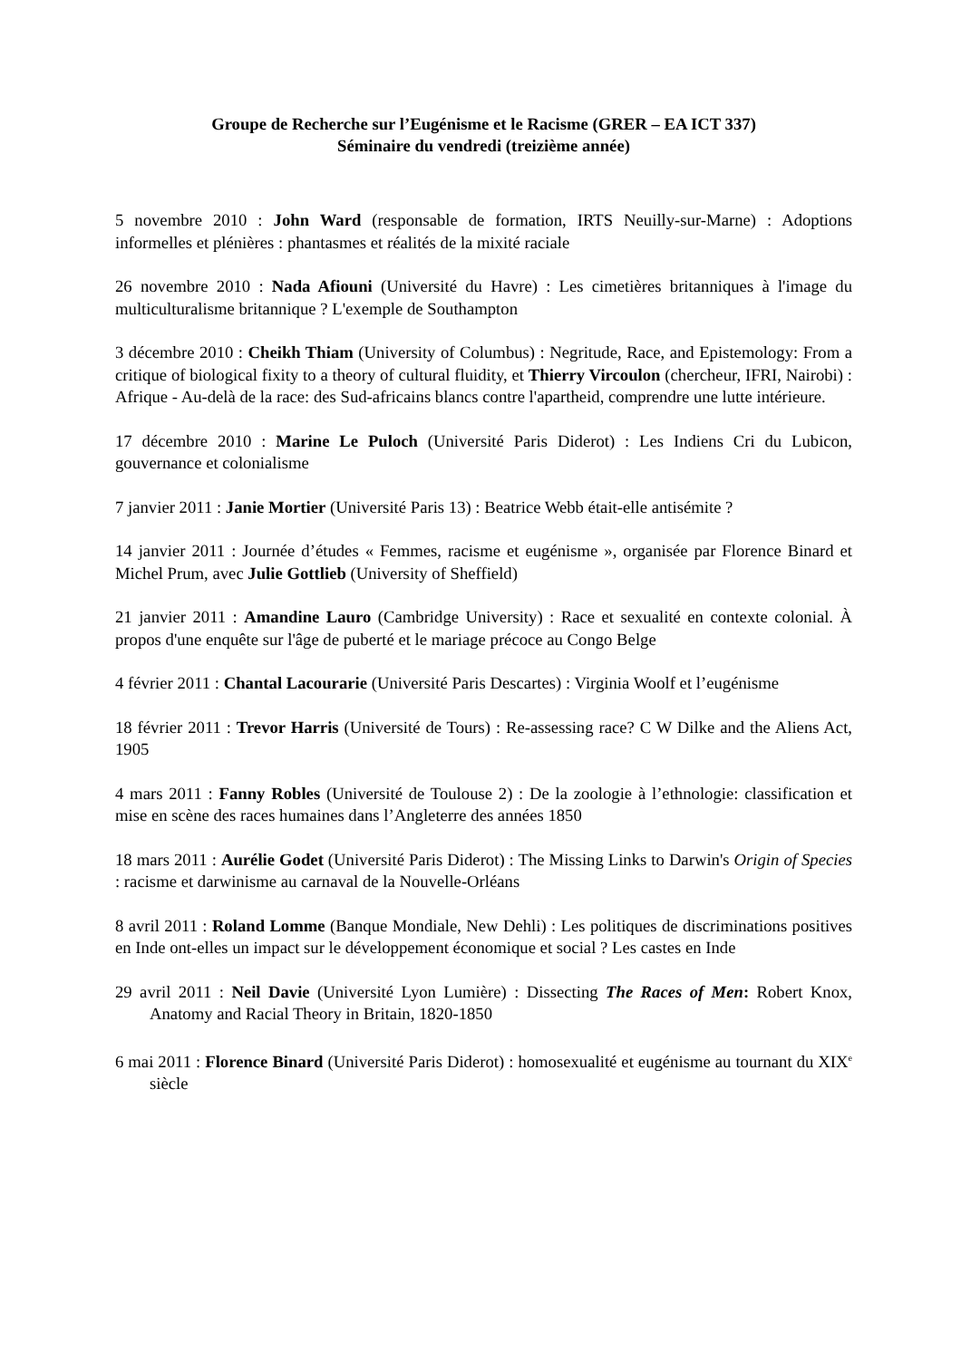Groupe de Recherche sur l’Eugénisme et le Racisme (GRER – EA ICT 337)
Séminaire du vendredi (treizième année)
5 novembre 2010 : John Ward (responsable de formation, IRTS Neuilly-sur-Marne) : Adoptions informelles et plénières : phantasmes et réalités de la mixité raciale
26 novembre 2010 : Nada Afiouni (Université du Havre) : Les cimetières britanniques à l'image du multiculturalisme britannique ? L'exemple de Southampton
3 décembre 2010 : Cheikh Thiam (University of Columbus) : Negritude, Race, and Epistemology: From a critique of biological fixity to a theory of cultural fluidity, et Thierry Vircoulon (chercheur, IFRI, Nairobi) : Afrique - Au-delà de la race: des Sud-africains blancs contre l'apartheid, comprendre une lutte intérieure.
17 décembre 2010 : Marine Le Puloch (Université Paris Diderot) : Les Indiens Cri du Lubicon, gouvernance et colonialisme
7 janvier 2011 : Janie Mortier (Université Paris 13) : Beatrice Webb était-elle antisémite ?
14 janvier 2011 : Journée d’études « Femmes, racisme et eugénisme », organisée par Florence Binard et Michel Prum, avec Julie Gottlieb (University of Sheffield)
21 janvier 2011 : Amandine Lauro (Cambridge University) : Race et sexualité en contexte colonial. À propos d'une enquête sur l'âge de puberté et le mariage précoce au Congo Belge
4 février 2011 : Chantal Lacourarie (Université Paris Descartes) : Virginia Woolf et l’eugénisme
18 février 2011 : Trevor Harris (Université de Tours) : Re-assessing race? C W Dilke and the Aliens Act, 1905
4 mars 2011 : Fanny Robles (Université de Toulouse 2) : De la zoologie à l’ethnologie: classification et mise en scène des races humaines dans l’Angleterre des années 1850
18 mars 2011 : Aurélie Godet (Université Paris Diderot) : The Missing Links to Darwin's Origin of Species : racisme et darwinisme au carnaval de la Nouvelle-Orléans
8 avril 2011 : Roland Lomme (Banque Mondiale, New Dehli) : Les politiques de discriminations positives en Inde ont-elles un impact sur le développement économique et social ? Les castes en Inde
29 avril 2011 : Neil Davie (Université Lyon Lumière) : Dissecting The Races of Men: Robert Knox, Anatomy and Racial Theory in Britain, 1820-1850
6 mai 2011 : Florence Binard (Université Paris Diderot) : homosexualité et eugénisme au tournant du XIX<sup>e</sup> siècle